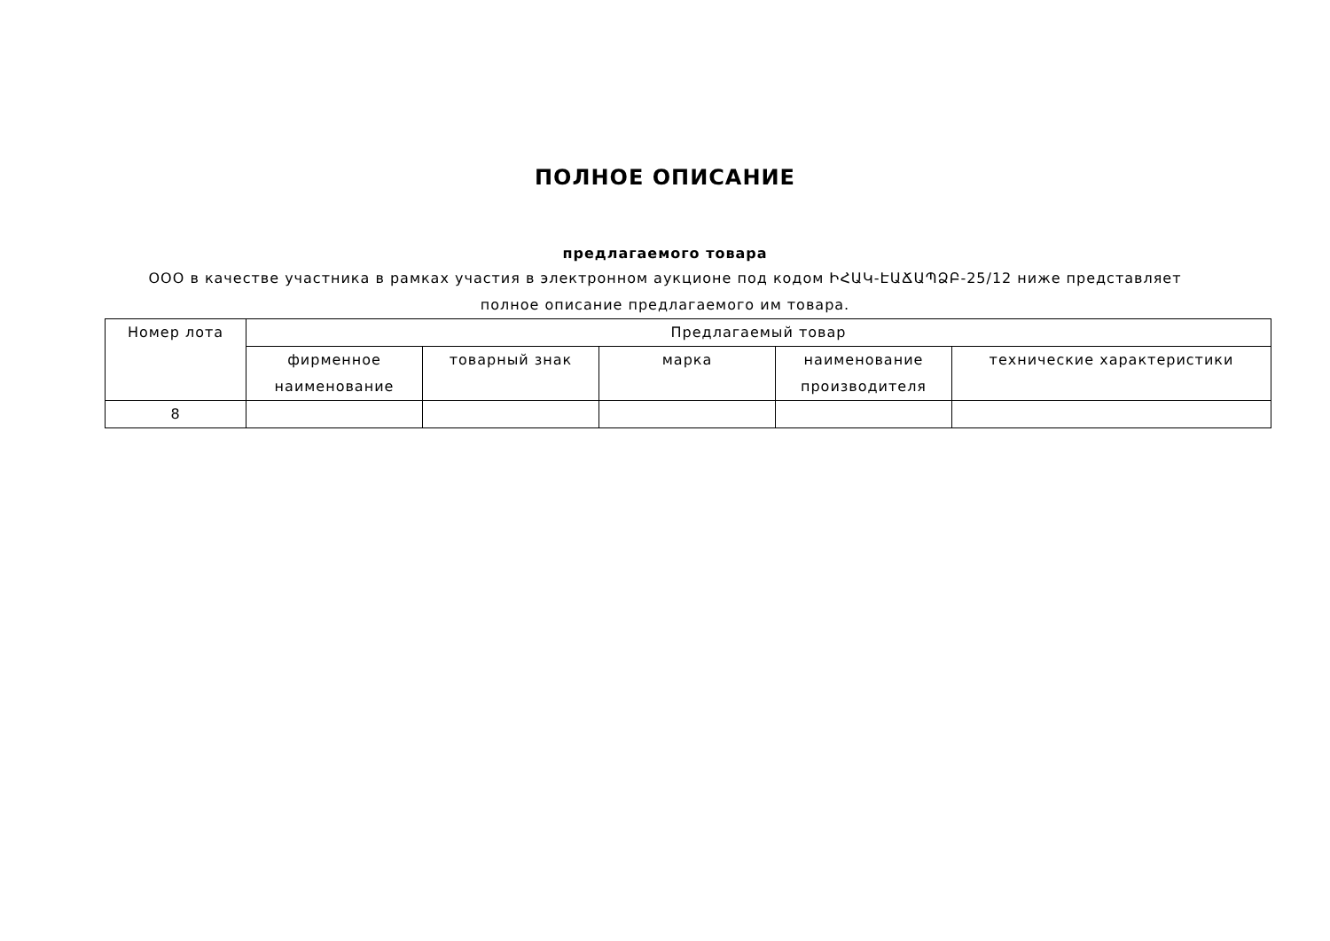ПОЛНОЕ ОПИСАНИЕ
предлагаемого товара
ООО в качестве участника в рамках участия в электронном аукционе под кодом ԻՀԱԿ-ԷԱՃԱՊՁԲ-25/12 ниже представляет полное описание предлагаемого им товара.
| Номер лота | Предлагаемый товар | | | | |
| --- | --- | --- | --- | --- | --- |
| | фирменное наименование | товарный знак | марка | наименование производителя | технические характеристики |
| 8 | | | | | |